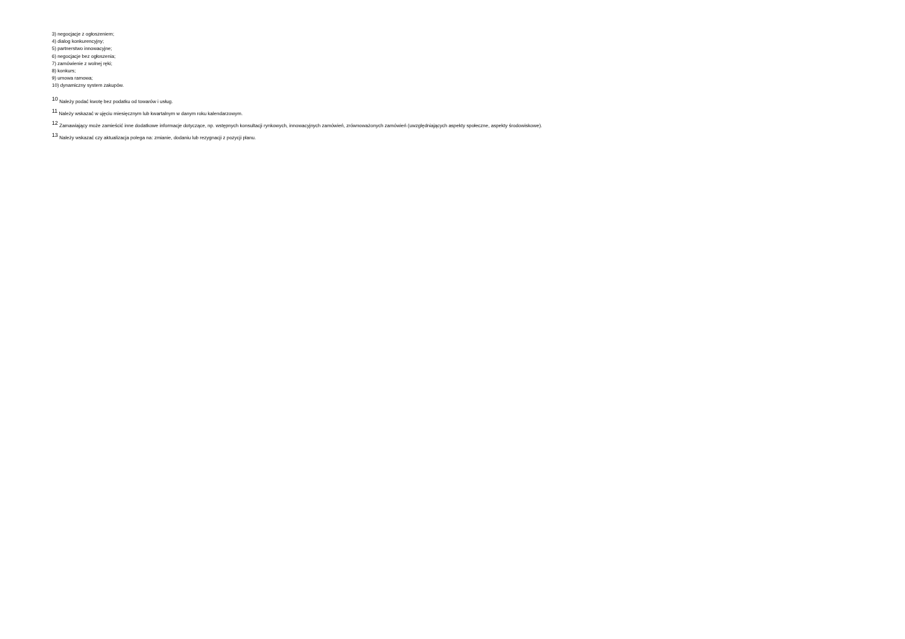3) negocjacje z ogłoszeniem;
4) dialog konkurencyjny;
5) partnerstwo innowacyjne;
6) negocjacje bez ogłoszenia;
7) zamówienie z wolnej ręki;
8) konkurs;
9) umowa ramowa;
10) dynamiczny system zakupów.
<sup>10</sup> Należy podać kwotę bez podatku od towarów i usług.
<sup>11</sup> Należy wskazać w ujęciu miesięcznym lub kwartalnym w danym roku kalendarzowym.
<sup>12</sup> Zamawiający może zamieścić inne dodatkowe informacje dotyczące, np. wstępnych konsultacji rynkowych, innowacyjnych zamówień, zrównoważonych zamówień (uwzględniających aspekty społeczne, aspekty środowiskowe).
<sup>13</sup> Należy wskazać czy aktualizacja polega na: zmianie, dodaniu lub rezygnacji z pozycji planu.